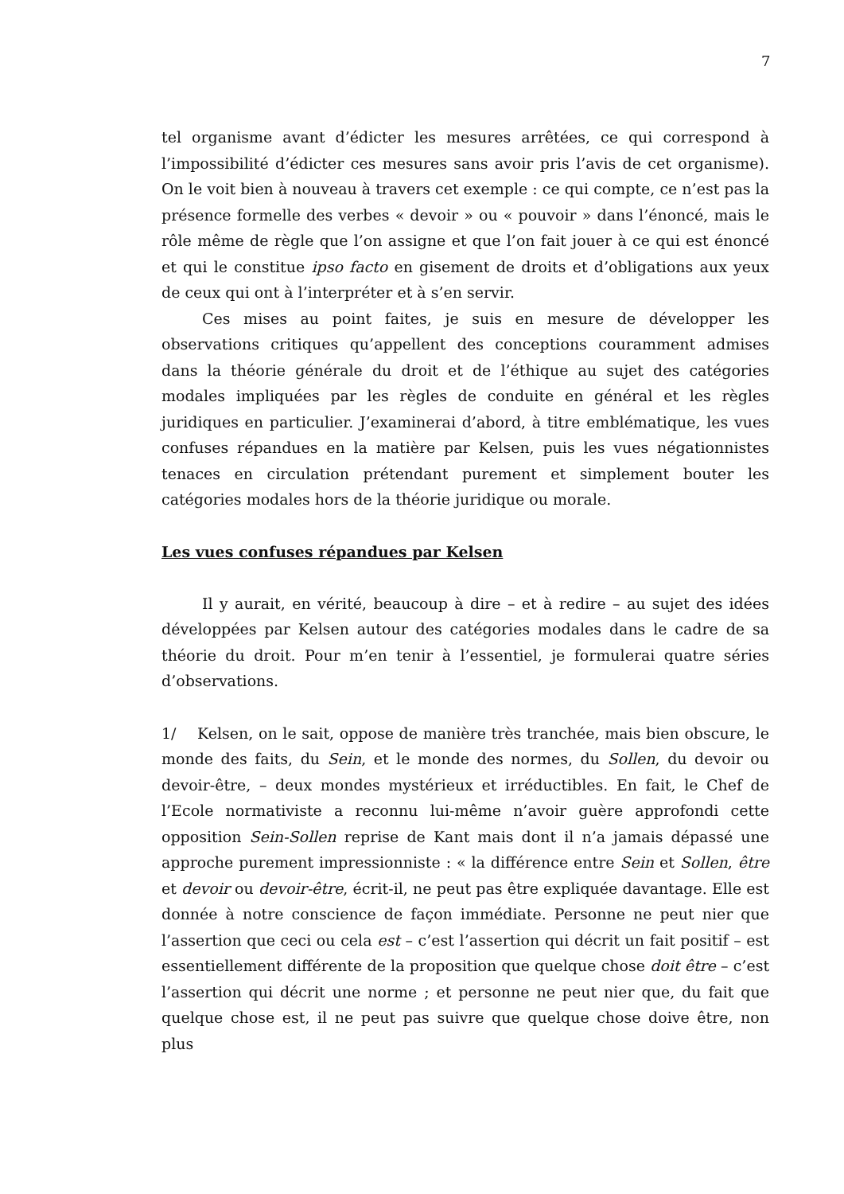7
tel organisme avant d’édicter les mesures arrêtées, ce qui correspond à l’impossibilité d’édicter ces mesures sans avoir pris l’avis de cet organisme). On le voit bien à nouveau à travers cet exemple : ce qui compte, ce n’est pas la présence formelle des verbes « devoir » ou « pouvoir » dans l’énoncé, mais le rôle même de règle que l’on assigne et que l’on fait jouer à ce qui est énoncé et qui le constitue ipso facto en gisement de droits et d’obligations aux yeux de ceux qui ont à l’interpréter et à s’en servir.
Ces mises au point faites, je suis en mesure de développer les observations critiques qu’appellent des conceptions couramment admises dans la théorie générale du droit et de l’éthique au sujet des catégories modales impliquées par les règles de conduite en général et les règles juridiques en particulier. J’examinerai d’abord, à titre emblématique, les vues confuses répandues en la matière par Kelsen, puis les vues négationnistes tenaces en circulation prétendant purement et simplement bouter les catégories modales hors de la théorie juridique ou morale.
Les vues confuses répandues par Kelsen
Il y aurait, en vérité, beaucoup à dire – et à redire – au sujet des idées développées par Kelsen autour des catégories modales dans le cadre de sa théorie du droit. Pour m’en tenir à l’essentiel, je formulerai quatre séries d’observations.
1/ Kelsen, on le sait, oppose de manière très tranchée, mais bien obscure, le monde des faits, du Sein, et le monde des normes, du Sollen, du devoir ou devoir-être, – deux mondes mystérieux et irréductibles. En fait, le Chef de l’Ecole normativiste a reconnu lui-même n’avoir guère approfondi cette opposition Sein-Sollen reprise de Kant mais dont il n’a jamais dépassé une approche purement impressionniste : « la différence entre Sein et Sollen, être et devoir ou devoir-être, écrit-il, ne peut pas être expliquée davantage. Elle est donnée à notre conscience de façon immédiate. Personne ne peut nier que l’assertion que ceci ou cela est – c’est l’assertion qui décrit un fait positif – est essentiellement différente de la proposition que quelque chose doit être – c’est l’assertion qui décrit une norme ; et personne ne peut nier que, du fait que quelque chose est, il ne peut pas suivre que quelque chose doive être, non plus